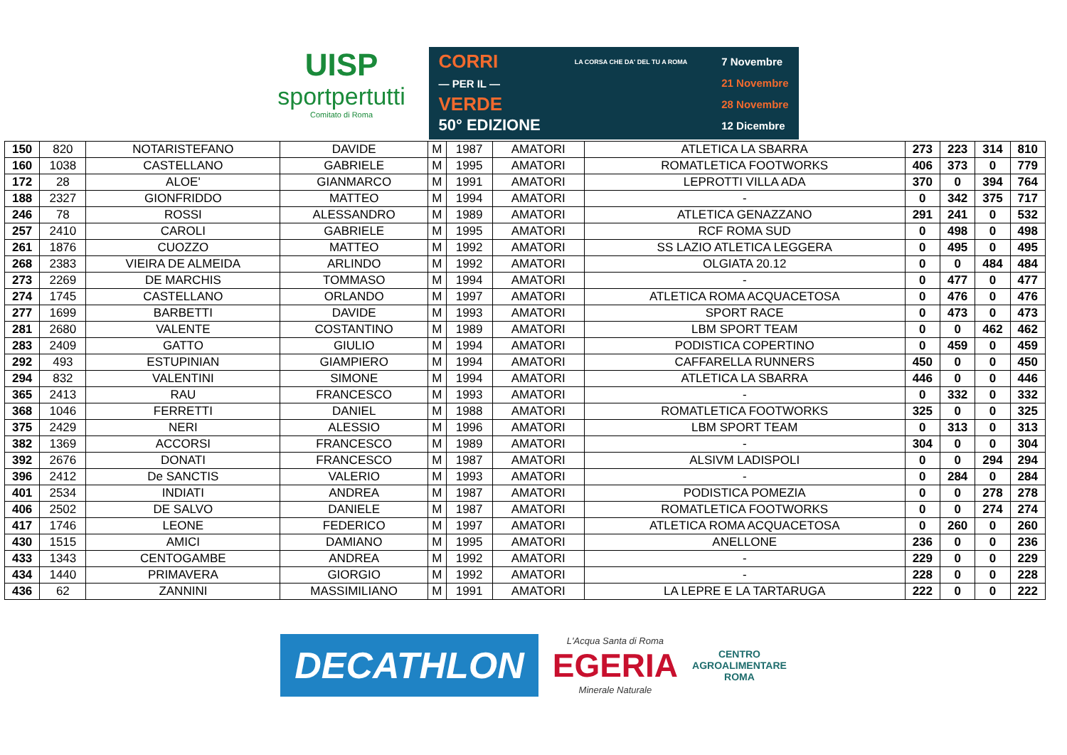UISP
sportpertutti
Comitato di Roma
CORRI
— PER IL —
VERDE
50° EDIZIONE
LA CORSA CHE DA' DEL TU A ROMA
7 Novembre
21 Novembre
28 Novembre
12 Dicembre
| 150 | 820 | NOTARISTEFANO | DAVIDE | M | 1987 | AMATORI | ATLETICA LA SBARRA | 273 | 223 | 314 | 810 |
| 160 | 1038 | CASTELLANO | GABRIELE | M | 1995 | AMATORI | ROMATLETICA FOOTWORKS | 406 | 373 | 0 | 779 |
| 172 | 28 | ALOE' | GIANMARCO | M | 1991 | AMATORI | LEPROTTI VILLA ADA | 370 | 0 | 394 | 764 |
| 188 | 2327 | GIONFRIDDO | MATTEO | M | 1994 | AMATORI | - | 0 | 342 | 375 | 717 |
| 246 | 78 | ROSSI | ALESSANDRO | M | 1989 | AMATORI | ATLETICA GENAZZANO | 291 | 241 | 0 | 532 |
| 257 | 2410 | CAROLI | GABRIELE | M | 1995 | AMATORI | RCF ROMA SUD | 0 | 498 | 0 | 498 |
| 261 | 1876 | CUOZZO | MATTEO | M | 1992 | AMATORI | SS LAZIO ATLETICA LEGGERA | 0 | 495 | 0 | 495 |
| 268 | 2383 | VIEIRA DE ALMEIDA | ARLINDO | M | 1992 | AMATORI | OLGIATA 20.12 | 0 | 0 | 484 | 484 |
| 273 | 2269 | DE MARCHIS | TOMMASO | M | 1994 | AMATORI | - | 0 | 477 | 0 | 477 |
| 274 | 1745 | CASTELLANO | ORLANDO | M | 1997 | AMATORI | ATLETICA ROMA ACQUACETOSA | 0 | 476 | 0 | 476 |
| 277 | 1699 | BARBETTI | DAVIDE | M | 1993 | AMATORI | SPORT RACE | 0 | 473 | 0 | 473 |
| 281 | 2680 | VALENTE | COSTANTINO | M | 1989 | AMATORI | LBM SPORT TEAM | 0 | 0 | 462 | 462 |
| 283 | 2409 | GATTO | GIULIO | M | 1994 | AMATORI | PODISTICA COPERTINO | 0 | 459 | 0 | 459 |
| 292 | 493 | ESTUPINIAN | GIAMPIERO | M | 1994 | AMATORI | CAFFARELLA RUNNERS | 450 | 0 | 0 | 450 |
| 294 | 832 | VALENTINI | SIMONE | M | 1994 | AMATORI | ATLETICA LA SBARRA | 446 | 0 | 0 | 446 |
| 365 | 2413 | RAU | FRANCESCO | M | 1993 | AMATORI | - | 0 | 332 | 0 | 332 |
| 368 | 1046 | FERRETTI | DANIEL | M | 1988 | AMATORI | ROMATLETICA FOOTWORKS | 325 | 0 | 0 | 325 |
| 375 | 2429 | NERI | ALESSIO | M | 1996 | AMATORI | LBM SPORT TEAM | 0 | 313 | 0 | 313 |
| 382 | 1369 | ACCORSI | FRANCESCO | M | 1989 | AMATORI | - | 304 | 0 | 0 | 304 |
| 392 | 2676 | DONATI | FRANCESCO | M | 1987 | AMATORI | ALSIVM LADISPOLI | 0 | 0 | 294 | 294 |
| 396 | 2412 | De SANCTIS | VALERIO | M | 1993 | AMATORI | - | 0 | 284 | 0 | 284 |
| 401 | 2534 | INDIATI | ANDREA | M | 1987 | AMATORI | PODISTICA POMEZIA | 0 | 0 | 278 | 278 |
| 406 | 2502 | DE SALVO | DANIELE | M | 1987 | AMATORI | ROMATLETICA FOOTWORKS | 0 | 0 | 274 | 274 |
| 417 | 1746 | LEONE | FEDERICO | M | 1997 | AMATORI | ATLETICA ROMA ACQUACETOSA | 0 | 260 | 0 | 260 |
| 430 | 1515 | AMICI | DAMIANO | M | 1995 | AMATORI | ANELLONE | 236 | 0 | 0 | 236 |
| 433 | 1343 | CENTOGAMBE | ANDREA | M | 1992 | AMATORI | - | 229 | 0 | 0 | 229 |
| 434 | 1440 | PRIMAVERA | GIORGIO | M | 1992 | AMATORI | - | 228 | 0 | 0 | 228 |
| 436 | 62 | ZANNINI | MASSIMILIANO | M | 1991 | AMATORI | LA LEPRE E LA TARTARUGA | 222 | 0 | 0 | 222 |
DECATHLON
L'Acqua Santa di Roma
EGERIA
Minerale Naturale
CENTRO
AGROALIMENTARE
ROMA